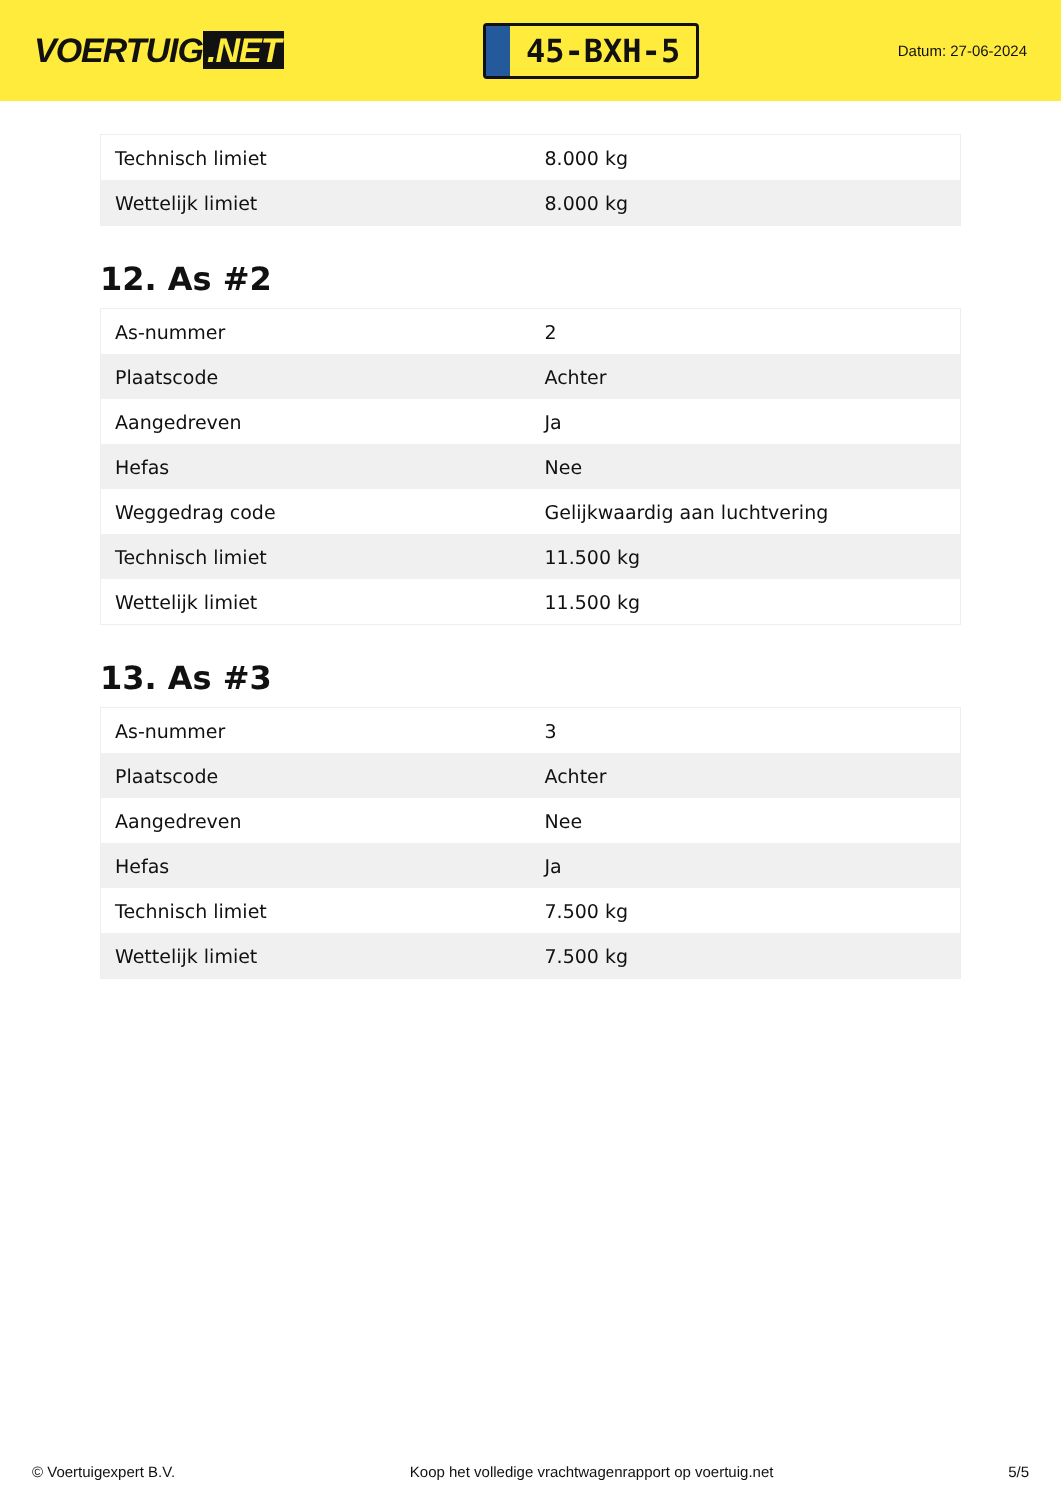VOERTUIG.NET
45-BXH-5
Datum: 27-06-2024
| Technisch limiet | 8.000 kg |
| Wettelijk limiet | 8.000 kg |
12. As #2
| As-nummer | 2 |
| Plaatscode | Achter |
| Aangedreven | Ja |
| Hefas | Nee |
| Weggedrag code | Gelijkwaardig aan luchtvering |
| Technisch limiet | 11.500 kg |
| Wettelijk limiet | 11.500 kg |
13. As #3
| As-nummer | 3 |
| Plaatscode | Achter |
| Aangedreven | Nee |
| Hefas | Ja |
| Technisch limiet | 7.500 kg |
| Wettelijk limiet | 7.500 kg |
© Voertuigexpert B.V. Koop het volledige vrachtwagenrapport op voertuig.net 5/5